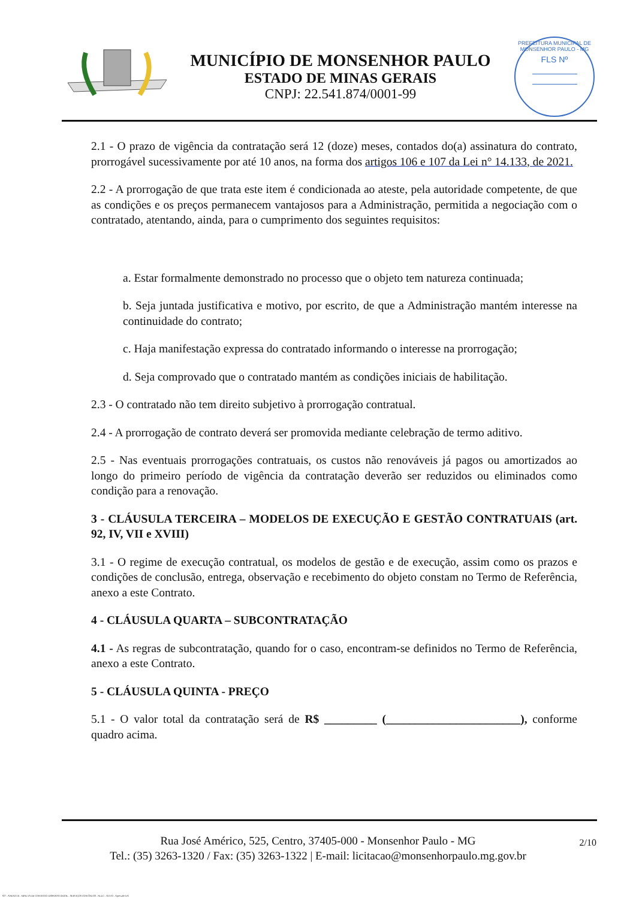MUNICÍPIO DE MONSENHOR PAULO
ESTADO DE MINAS GERAIS
CNPJ: 22.541.874/0001-99
PREFEITURA MUNICIPAL DE MONSENHOR PAULO - MG
FLS Nº
2.1 - O prazo de vigência da contratação será 12 (doze) meses, contados do(a) assinatura do contrato, prorrogável sucessivamente por até 10 anos, na forma dos artigos 106 e 107 da Lei n° 14.133, de 2021.
2.2 - A prorrogação de que trata este item é condicionada ao ateste, pela autoridade competente, de que as condições e os preços permanecem vantajosos para a Administração, permitida a negociação com o contratado, atentando, ainda, para o cumprimento dos seguintes requisitos:
a. Estar formalmente demonstrado no processo que o objeto tem natureza continuada;
b. Seja juntada justificativa e motivo, por escrito, de que a Administração mantém interesse na continuidade do contrato;
c. Haja manifestação expressa do contratado informando o interesse na prorrogação;
d. Seja comprovado que o contratado mantém as condições iniciais de habilitação.
2.3 - O contratado não tem direito subjetivo à prorrogação contratual.
2.4 - A prorrogação de contrato deverá ser promovida mediante celebração de termo aditivo.
2.5 - Nas eventuais prorrogações contratuais, os custos não renováveis já pagos ou amortizados ao longo do primeiro período de vigência da contratação deverão ser reduzidos ou eliminados como condição para a renovação.
3 - CLÁUSULA TERCEIRA – MODELOS DE EXECUÇÃO E GESTÃO CONTRATUAIS (art. 92, IV, VII e XVIII)
3.1 - O regime de execução contratual, os modelos de gestão e de execução, assim como os prazos e condições de conclusão, entrega, observação e recebimento do objeto constam no Termo de Referência, anexo a este Contrato.
4 - CLÁUSULA QUARTA – SUBCONTRATAÇÃO
4.1 - As regras de subcontratação, quando for o caso, encontram-se definidos no Termo de Referência, anexo a este Contrato.
5 - CLÁUSULA QUINTA - PREÇO
5.1 - O valor total da contratação será de R$ _________ (_______________________), conforme quadro acima.
2/10
Rua José Américo, 525, Centro, 37405-000 - Monsenhor Paulo - MG
Tel.: (35) 3263-1320 / Fax: (35) 3263-1322 | E-mail: licitacao@monsenhorpaulo.mg.gov.br
827 - ANEXO III - MINUTA DE CONTRATO DISPENSA GERAL - SERVIÇOS CONTÍNUOS - NLLC - ATIVO - Aprovado DA